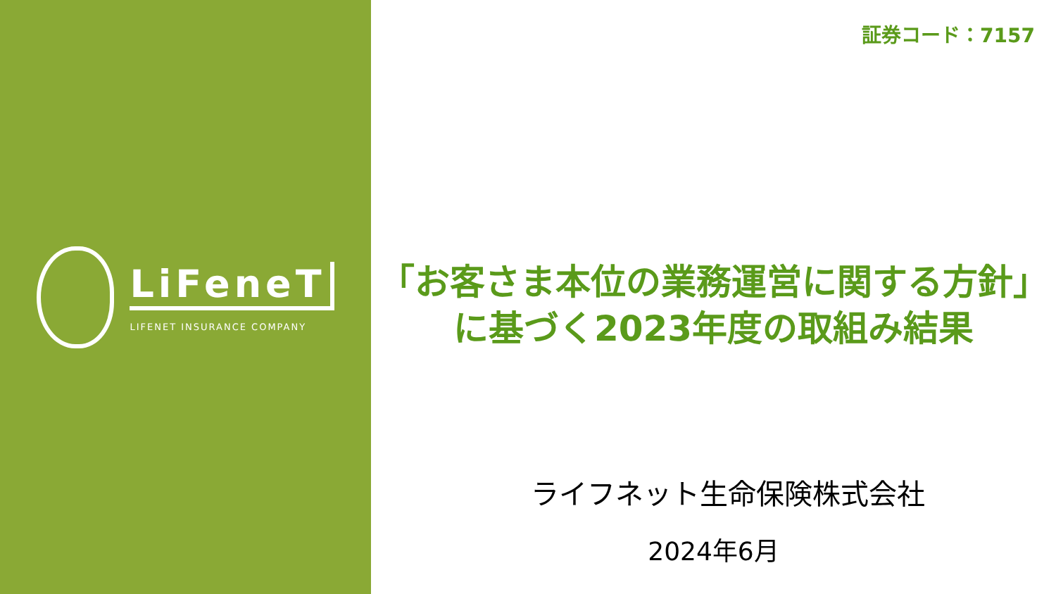LiFeneT
LIFENET INSURANCE COMPANY
証券コード：7157
「お客さま本位の業務運営に関する方針」
に基づく2023年度の取組み結果
ライフネット生命保険株式会社
2024年6月